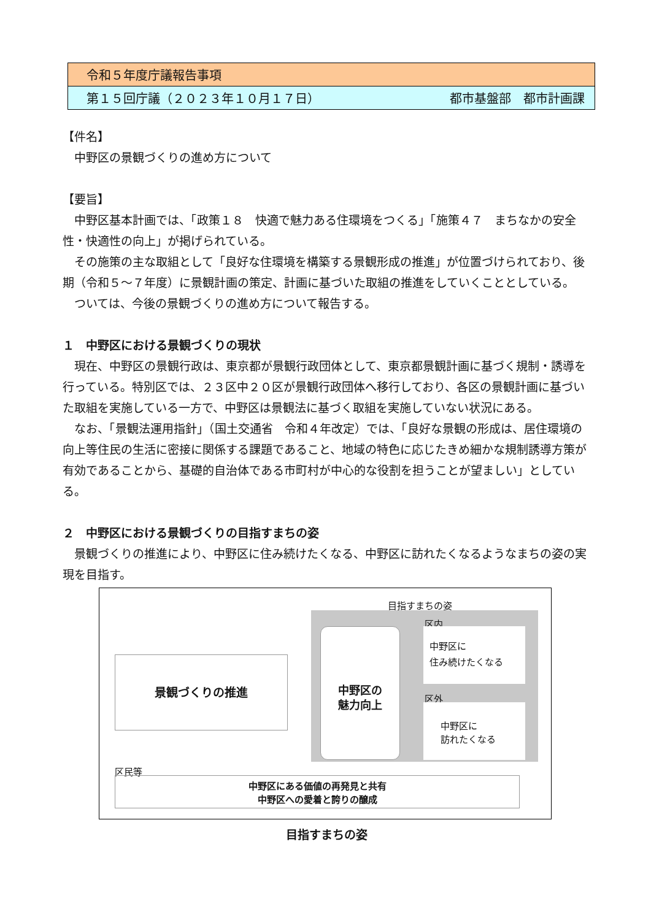| 令和５年度庁議報告事項 | |
| 第１５回庁議（２０２３年１０月１７日） | 都市基盤部 都市計画課 |
【件名】
　中野区の景観づくりの進め方について
【要旨】
　中野区基本計画では、「政策１８　快適で魅力ある住環境をつくる」「施策４７　まちなかの安全性・快適性の向上」が掲げられている。
　その施策の主な取組として「良好な住環境を構築する景観形成の推進」が位置づけられており、後期（令和５～７年度）に景観計画の策定、計画に基づいた取組の推進をしていくこととしている。
　ついては、今後の景観づくりの進め方について報告する。
１　中野区における景観づくりの現状
　現在、中野区の景観行政は、東京都が景観行政団体として、東京都景観計画に基づく規制・誘導を行っている。特別区では、２３区中２０区が景観行政団体へ移行しており、各区の景観計画に基づいた取組を実施している一方で、中野区は景観法に基づく取組を実施していない状況にある。
　なお、「景観法運用指針」（国土交通省　令和４年改定）では、「良好な景観の形成は、居住環境の向上等住民の生活に密接に関係する課題であること、地域の特色に応じたきめ細かな規制誘導方策が有効であることから、基礎的自治体である市町村が中心的な役割を担うことが望ましい」としている。
２　中野区における景観づくりの目指すまちの姿
　景観づくりの推進により、中野区に住み続けたくなる、中野区に訪れたくなるようなまちの姿の実現を目指す。
目指すまちの姿
区内
景観づくりの推進
中野区の
魅力向上
中野区に
住み続けたくなる
区外
中野区に
訪れたくなる
区民等
中野区にある価値の再発見と共有
中野区への愛着と誇りの醸成
目指すまちの姿